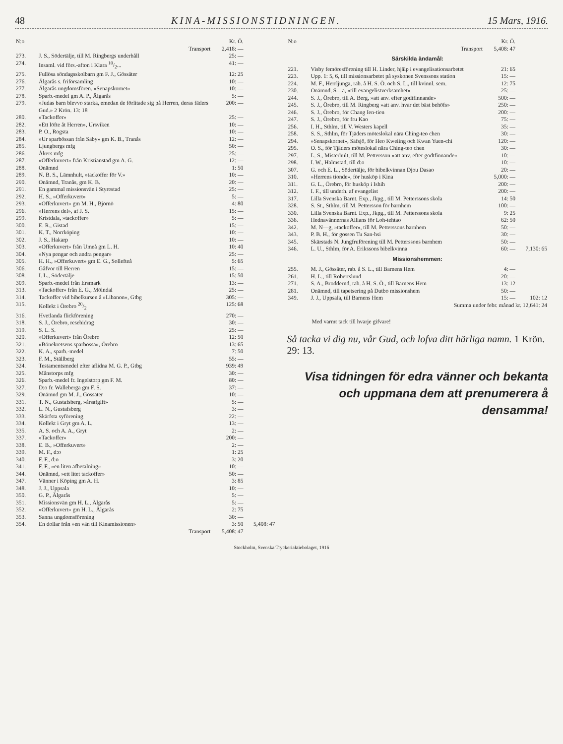48 KINA-MISSIONSTIDNINGEN. 15 Mars, 1916.
| N:o | | Kr. Ö. | |
| --- | --- | --- | --- |
| | Transport | 2,418: — | |
| 273. | J. S., Södertälje, till M. Ringbergs underhåll | 25: — | |
| 274. | Insaml. vid förs.-afton i Klara 10/2... | 41: — | |
| 275. | Fullösa söndagsskolbarn gm F. J., Gössäter | 12: 25 | |
| 276. | Älgarås s. friförsamling | 10: — | |
| 277. | Älgarås ungdomsfören. »Senapskornet» | 10: — | |
| 278. | Sparb.-medel gm A. P., Älgarås | 5: — | |
| 279. | »Judas barn blevvo starka, emedan de förlitade sig på Herren, deras fäders Gud.» 2 Krön. 13: 18 | 200: — | |
| 280. | »Tackoffer» | 25: — | |
| 282. | »Ett löfte åt Herren», Ursviken | 10: — | |
| 283. | P. O., Rogsta | 10: — | |
| 284. | »Ur sparbössan från Säby» gm K. B., Tranås | 12: — | |
| 285. | Ljungbergs mfg | 50: — | |
| 286. | Åkers mfg | 25: — | |
| 287. | »Offerkuvert» från Kristianstad gm A. G. | 12: — | |
| 288. | Onämnd | 1: 50 | |
| 289. | N. B. S., Lämnhult, »tackoffer för V.» | 10: — | |
| 290. | Onämnd, Tranås, gm K. B. | 20: — | |
| 291. | En gammal missionsvän i Styrestad | 25: — | |
| 292. | H. S., »Offerkuvert» | 5: — | |
| 293. | »Offerkuvert» gm M. H., Björnö | 4: 80 | |
| 296. | »Herrens del», af J. S. | 15: — | |
| 299. | Kristdala, »tackoffer» | 5: — | |
| 300. | E. R., Gistad | 15: — | |
| 301. | K. T., Norrköping | 10: — | |
| 302. | J. S., Hakarp | 10: — | |
| 303. | »Offerkuvert» från Umeå gm L. H. | 10: 40 | |
| 304. | »Nya pengar och andra pengar» | 25: — | |
| 305. | H. H., »Offerkuvert» gm E. G., Sollefteå | 5: 65 | |
| 306. | Gåfvor till Herren | 15: — | |
| 308. | I. L., Södertälje | 15: 50 | |
| 309. | Sparb.-medel från Ersmark | 13: — | |
| 313. | »Tackoffer» från E. G., Mölndal | 25: — | |
| 314. | Tackoffer vid bibelkursen å »Libanon», Gtbg | 305: — | |
| 315. | Kollekt i Örebro 20/2 | 125: 68 | |
| 316. | Hvetlanda flickförening | 270: — | |
| 318. | S. J., Örebro, resebidrag | 30: — | |
| 319. | S. L. S. | 25: — | |
| 320. | »Offerkuvert» från Örebro | 12: 50 | |
| 321. | »Bönekretsens sparbössa», Örebro | 13: 65 | |
| 322. | K. A., sparb.-medel | 7: 50 | |
| 323. | F. M., Ställberg | 55: — | |
| 324. | Testamentsmedel efter aflidna M. G. P., Gtbg | 939: 49 | |
| 325. | Månstorps mfg | 30: — | |
| 326. | Sparb.-medel fr. Ingelstorp gm F. M. | 80: — | |
| 327. | D:o fr. Walleberga gm F. S. | 37: — | |
| 329. | Onämnd gm M. J., Gössäter | 10: — | |
| 331. | T. N., Gustafsberg, »årsafgift» | 5: — | |
| 332. | L. N., Gustafsberg | 3: — | |
| 333. | Skärfsta syförening | 22: — | |
| 334. | Kollekt i Gryt gm A. L. | 13: — | |
| 335. | A. S. och A. A., Gryt | 2: — | |
| 337. | »Tackoffer» | 200: — | |
| 338. | E. B., »Offerkuvert» | 2: — | |
| 339. | M. F., d:o | 1: 25 | |
| 340. | F. F., d:o | 3: 20 | |
| 341. | F. F., »en liten afbetalning» | 10: — | |
| 344. | Onämnd, »ett litet tackoffer» | 50: — | |
| 347. | Vänner i Köping gm A. H. | 3: 85 | |
| 348. | J. J., Uppsala | 10: — | |
| 350. | G. P., Älgarås | 5: — | |
| 351. | Missionsvän gm H. L., Älgarås | 5: — | |
| 352. | »Offerkuvert» gm H. L., Älgarås | 2: 75 | |
| 353. | Sanna ungdomsförening | 30: — | |
| 354. | En dollar från »en vän till Kinamissionen» | 3: 50 | 5,408: 47 |
| | Transport | 5,408: 47 | |
| N:o | | Kr. Ö. | |
| --- | --- | --- | --- |
| | Transport | 5,408: 47 | |
| Särskilda ändamål: | | | |
| 221. | Visby femöresförening till H. Linder, hjälp i evangelisationsarbetet | 21: 65 | |
| 223. | Upp. 1: 5, 6, till missionsarbetet på syskonen Svenssons station | 15: — | |
| 224. | M. F., Herrljunga, rab. å H. S. Ö. och S. L., till kvinnl. sem. | 12: 75 | |
| 230. | Onämnd, S—a, »till evangelistverksamhet» | 25: — | |
| 244. | S. J., Örebro, till A. Berg, »att anv. efter godtfinnande» | 500: — | |
| 245. | S. J., Örebro, till M. Ringberg »att anv. hvar det bäst behöfs» | 250: — | |
| 246. | S. J., Örebro, för Chang Ien-tien | 200: — | |
| 247. | S. J., Örebro, för fru Kao | 75: — | |
| 256. | I. H., Sthlm, till V. Westers kapell | 35: — | |
| 258. | S. S., Sthlm, för Tjäders möteslokal nära Ching-teo chen | 30: — | |
| 294. | »Senapskornet», Säfsjö, för Heo Kweiing och Kwan Yuen-chi | 120: — | |
| 295. | O. S., för Tjäders möteslokal nära Ching-teo chen | 30: — | |
| 297. | L. S., Misterhult, till M. Pettersson »att anv. efter godtfinnande» | 10: — | |
| 298. | I. W., Halmstad, till d:o | 10: — | |
| 307. | G. och E. L., Södertälje, för bibelkvinnan Djou Dasao | 20: — | |
| 310. | »Herrens tionde», för husköp i Kina | 5,000: — | |
| 311. | G. L., Örebro, för husköp i Ishih | 200: — | |
| 312. | I. F., till underh. af evangelist | 200: — | |
| 317. | Lilla Svenska Barnt. Exp., Jkpg., till M. Petterssons skola | 14: 50 | |
| 328. | S. St., Sthlm, till M. Pettersson för barnhem | 100: — | |
| 330. | Lilla Svenska Barnt. Exp., Jkpg., till M. Petterssons skola | 9: 25 | |
| 336. | Hednavännernas Allians för Loh-tehtao | 62: 50 | |
| 342. | M. N—g, »tackoffer», till M. Petterssons barnhem | 50: — | |
| 343. | P. B. H., för gossen Tu San-hsi | 30: — | |
| 345. | Skärstads N. Jungfruförening till M. Petterssons barnhem | 50: — | |
| 346. | L. U., Sthlm, för A. Erikssons bibelkvinna | 60: — | 7,130: 65 |
| Missionshemmen: | | | |
| 255. | M. J., Gössäter, rab. å S. L., till Barnens Hem | 4: — | |
| 261. | H. L., till Robertslund | 20: — | |
| 271. | S. A., Broddernd, rab. å H. S. Ö., till Barnens Hem | 13: 12 | |
| 281. | Onämnd, till tapetsering på Dutbo missionshem | 50: — | |
| 349. | J. J., Uppsala, till Barnens Hem | 15: — | 102: 12 |
| | Summa under febr. månad kr. 12,641: 24 | | |
Med varmt tack till hvarje gifvare!
Så tacka vi dig nu, vår Gud, och lofva ditt härliga namn. 1 Krön. 29: 13.
Visa tidningen för edra vänner och bekanta och uppmana dem att prenumerera å densamma!
Stockholm, Svenska Tryckeriaktiebolaget, 1916